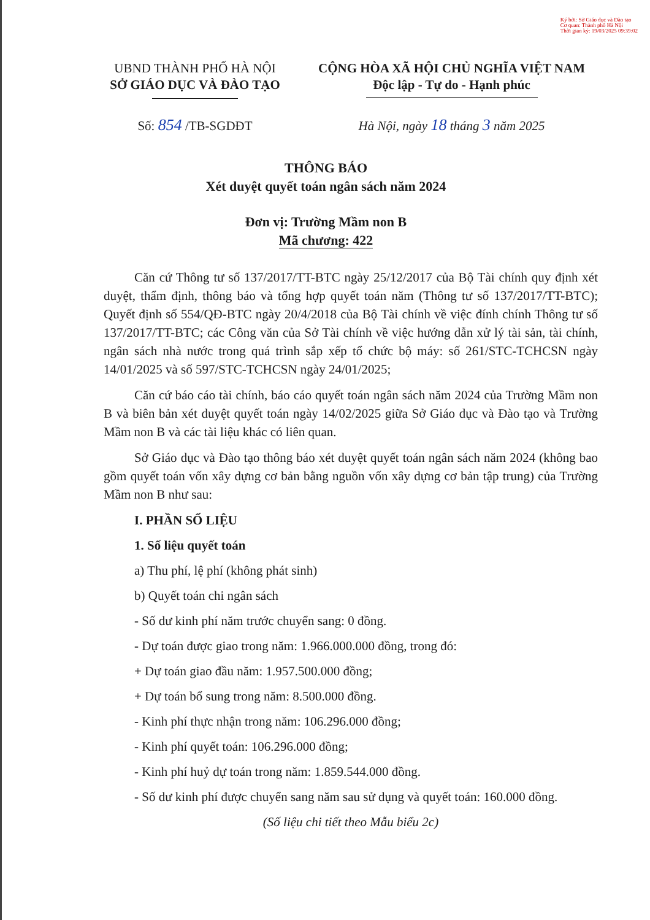Ký bởi: Sở Giáo dục và Đào tạo
Cơ quan: Thành phố Hà Nội
Thời gian ký: 19/03/2025 09:39:02
UBND THÀNH PHỐ HÀ NỘI
SỞ GIÁO DỤC VÀ ĐÀO TẠO
CỘNG HÒA XÃ HỘI CHỦ NGHĨA VIỆT NAM
Độc lập - Tự do - Hạnh phúc
Số: 854 /TB-SGDĐT Hà Nội, ngày 18 tháng 3 năm 2025
THÔNG BÁO
Xét duyệt quyết toán ngân sách năm 2024
Đơn vị: Trường Mầm non B
Mã chương: 422
Căn cứ Thông tư số 137/2017/TT-BTC ngày 25/12/2017 của Bộ Tài chính quy định xét duyệt, thẩm định, thông báo và tổng hợp quyết toán năm (Thông tư số 137/2017/TT-BTC); Quyết định số 554/QĐ-BTC ngày 20/4/2018 của Bộ Tài chính về việc đính chính Thông tư số 137/2017/TT-BTC; các Công văn của Sở Tài chính về việc hướng dẫn xử lý tài sản, tài chính, ngân sách nhà nước trong quá trình sắp xếp tổ chức bộ máy: số 261/STC-TCHCSN ngày 14/01/2025 và số 597/STC-TCHCSN ngày 24/01/2025;
Căn cứ báo cáo tài chính, báo cáo quyết toán ngân sách năm 2024 của Trường Mầm non B và biên bản xét duyệt quyết toán ngày 14/02/2025 giữa Sở Giáo dục và Đào tạo và Trường Mầm non B và các tài liệu khác có liên quan.
Sở Giáo dục và Đào tạo thông báo xét duyệt quyết toán ngân sách năm 2024 (không bao gồm quyết toán vốn xây dựng cơ bản bằng nguồn vốn xây dựng cơ bản tập trung) của Trường Mầm non B như sau:
I. PHẦN SỐ LIỆU
1. Số liệu quyết toán
a) Thu phí, lệ phí (không phát sinh)
b) Quyết toán chi ngân sách
- Số dư kinh phí năm trước chuyển sang: 0 đồng.
- Dự toán được giao trong năm: 1.966.000.000 đồng, trong đó:
+ Dự toán giao đầu năm: 1.957.500.000 đồng;
+ Dự toán bổ sung trong năm: 8.500.000 đồng.
- Kinh phí thực nhận trong năm: 106.296.000 đồng;
- Kinh phí quyết toán: 106.296.000 đồng;
- Kinh phí huỷ dự toán trong năm: 1.859.544.000 đồng.
- Số dư kinh phí được chuyển sang năm sau sử dụng và quyết toán: 160.000 đồng.
(Số liệu chi tiết theo Mẫu biểu 2c)